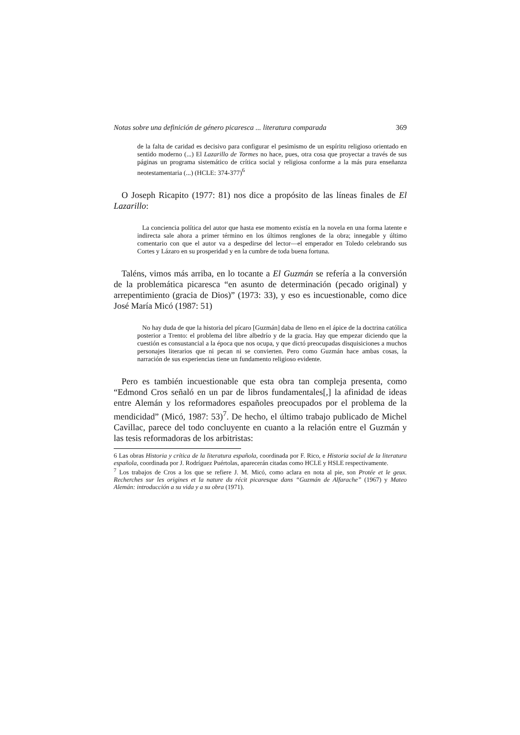Notas sobre una definición de género picaresca ... literatura comparada 369
de la falta de caridad es decisivo para configurar el pesimismo de un espíritu religioso orientado en sentido moderno (...) El Lazarillo de Tormes no hace, pues, otra cosa que proyectar a través de sus páginas un programa sistemático de crítica social y religiosa conforme a la más pura enseñanza neotestamentaria (...) (HCLE: 374-377)<sup>6</sup>
O Joseph Ricapito (1977: 81) nos dice a propósito de las líneas finales de El Lazarillo:
La conciencia política del autor que hasta ese momento existía en la novela en una forma latente e indirecta sale ahora a primer término en los últimos renglones de la obra; innegable y último comentario con que el autor va a despedirse del lector—el emperador en Toledo celebrando sus Cortes y Lázaro en su prosperidad y en la cumbre de toda buena fortuna.
Taléns, vimos más arriba, en lo tocante a El Guzmán se refería a la conversión de la problemática picaresca “en asunto de determinación (pecado original) y arrepentimiento (gracia de Dios)” (1973: 33), y eso es incuestionable, como dice José María Micó (1987: 51)
No hay duda de que la historia del pícaro [Guzmán] daba de lleno en el ápice de la doctrina católica posterior a Trento: el problema del libre albedrío y de la gracia. Hay que empezar diciendo que la cuestión es consustancial a la época que nos ocupa, y que dictó preocupadas disquisiciones a muchos personajes literarios que ni pecan ni se convierten. Pero como Guzmán hace ambas cosas, la narración de sus experiencias tiene un fundamento religioso evidente.
Pero es también incuestionable que esta obra tan compleja presenta, como “Edmond Cros señaló en un par de libros fundamentales[,] la afinidad de ideas entre Alemán y los reformadores españoles preocupados por el problema de la mendicidad” (Micó, 1987: 53)<sup>7</sup>. De hecho, el último trabajo publicado de Michel Cavillac, parece del todo concluyente en cuanto a la relación entre el Guzmán y las tesis reformadoras de los arbitristas:
6 Las obras Historia y crítica de la literatura española, coordinada por F. Rico, e Historia social de la literatura española, coordinada por J. Rodríguez Puértolas, aparecerán citadas como HCLE y HSLE respectivamente.
<sup>7</sup> Los trabajos de Cros a los que se refiere J. M. Micó, como aclara en nota al pie, son Protée et le geux. Recherches sur les origines et la nature du récit picaresque dans “Guzmán de Alfarache” (1967) y Mateo Alemán: introducción a su vida y a su obra (1971).